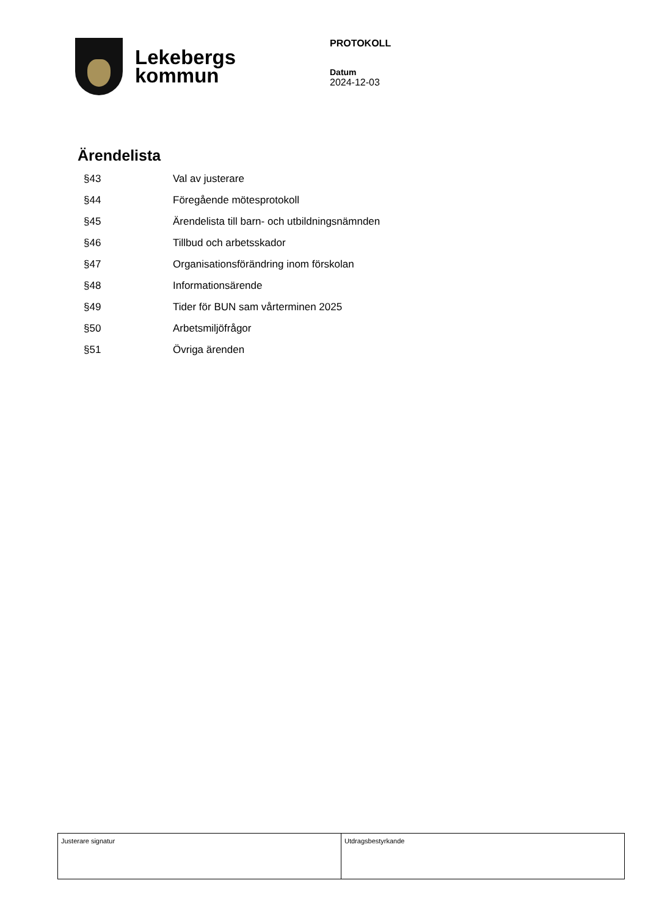Lekebergs
kommun
PROTOKOLL
Datum
2024-12-03
Ärendelista
| §43 | Val av justerare |
| §44 | Föregående mötesprotokoll |
| §45 | Ärendelista till barn- och utbildningsnämnden |
| §46 | Tillbud och arbetsskador |
| §47 | Organisationsförändring inom förskolan |
| §48 | Informationsärende |
| §49 | Tider för BUN sam vårterminen 2025 |
| §50 | Arbetsmiljöfrågor |
| §51 | Övriga ärenden |
| Justerare signatur | Utdragsbestyrkande |